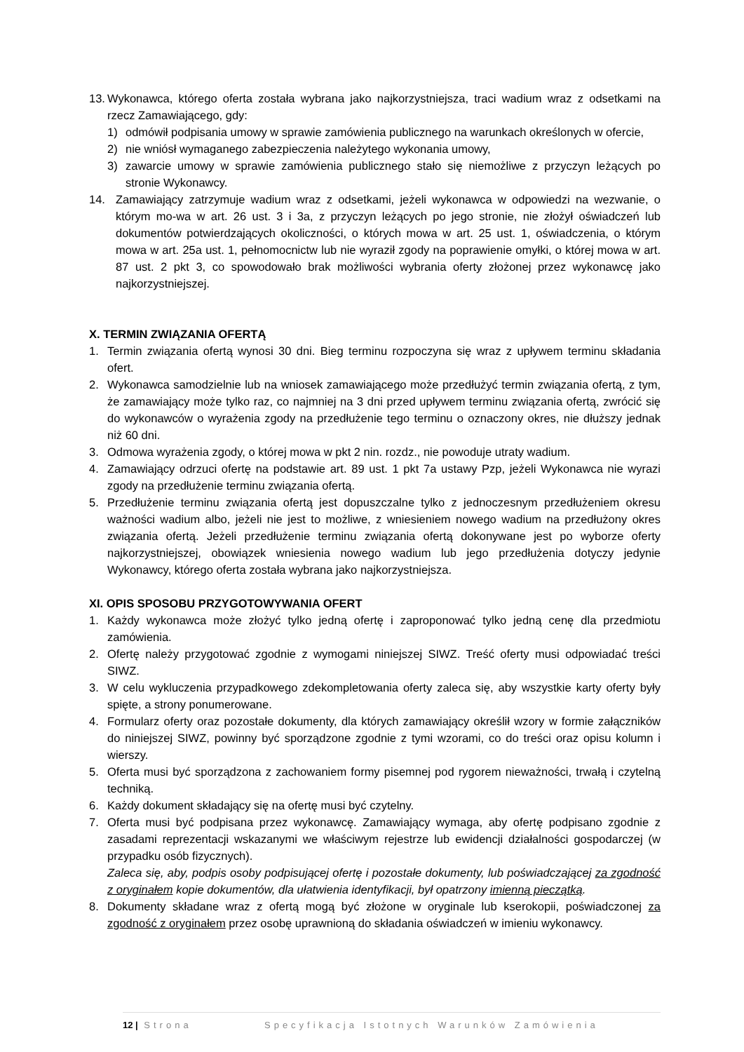13.
Wykonawca, którego oferta została wybrana jako najkorzystniejsza, traci wadium wraz z odsetkami na rzecz Zamawiającego, gdy:
1) odmówił podpisania umowy w sprawie zamówienia publicznego na warunkach określonych w ofercie,
2) nie wniósł wymaganego zabezpieczenia należytego wykonania umowy,
3) zawarcie umowy w sprawie zamówienia publicznego stało się niemożliwe z przyczyn leżących po stronie Wykonawcy.
14. Zamawiający zatrzymuje wadium wraz z odsetkami, jeżeli wykonawca w odpowiedzi na wezwanie, o którym mo-wa w art. 26 ust. 3 i 3a, z przyczyn leżących po jego stronie, nie złożył oświadczeń lub dokumentów potwierdzających okoliczności, o których mowa w art. 25 ust. 1, oświadczenia, o którym mowa w art. 25a ust. 1, pełnomocnictw lub nie wyraził zgody na poprawienie omyłki, o której mowa w art. 87 ust. 2 pkt 3, co spowodowało brak możliwości wybrania oferty złożonej przez wykonawcę jako najkorzystniejszej.
X. TERMIN ZWIĄZANIA OFERTĄ
1. Termin związania ofertą wynosi 30 dni. Bieg terminu rozpoczyna się wraz z upływem terminu składania ofert.
2. Wykonawca samodzielnie lub na wniosek zamawiającego może przedłużyć termin związania ofertą, z tym, że zamawiający może tylko raz, co najmniej na 3 dni przed upływem terminu związania ofertą, zwrócić się do wykonawców o wyrażenia zgody na przedłużenie tego terminu o oznaczony okres, nie dłuższy jednak niż 60 dni.
3. Odmowa wyrażenia zgody, o której mowa w pkt 2 nin. rozdz., nie powoduje utraty wadium.
4. Zamawiający odrzuci ofertę na podstawie art. 89 ust. 1 pkt 7a ustawy Pzp, jeżeli Wykonawca nie wyrazi zgody na przedłużenie terminu związania ofertą.
5. Przedłużenie terminu związania ofertą jest dopuszczalne tylko z jednoczesnym przedłużeniem okresu ważności wadium albo, jeżeli nie jest to możliwe, z wniesieniem nowego wadium na przedłużony okres związania ofertą. Jeżeli przedłużenie terminu związania ofertą dokonywane jest po wyborze oferty najkorzystniejszej, obowiązek wniesienia nowego wadium lub jego przedłużenia dotyczy jedynie Wykonawcy, którego oferta została wybrana jako najkorzystniejsza.
XI. OPIS SPOSOBU PRZYGOTOWYWANIA OFERT
1. Każdy wykonawca może złożyć tylko jedną ofertę i zaproponować tylko jedną cenę dla przedmiotu zamówienia.
2. Ofertę należy przygotować zgodnie z wymogami niniejszej SIWZ. Treść oferty musi odpowiadać treści SIWZ.
3. W celu wykluczenia przypadkowego zdekompletowania oferty zaleca się, aby wszystkie karty oferty były spięte, a strony ponumerowane.
4. Formularz oferty oraz pozostałe dokumenty, dla których zamawiający określił wzory w formie załączników do niniejszej SIWZ, powinny być sporządzone zgodnie z tymi wzorami, co do treści oraz opisu kolumn i wierszy.
5. Oferta musi być sporządzona z zachowaniem formy pisemnej pod rygorem nieważności, trwałą i czytelną techniką.
6. Każdy dokument składający się na ofertę musi być czytelny.
7. Oferta musi być podpisana przez wykonawcę. Zamawiający wymaga, aby ofertę podpisano zgodnie z zasadami reprezentacji wskazanymi we właściwym rejestrze lub ewidencji działalności gospodarczej (w przypadku osób fizycznych).
Zaleca się, aby, podpis osoby podpisującej ofertę i pozostałe dokumenty, lub poświadczającej za zgodność z oryginałem kopie dokumentów, dla ułatwienia identyfikacji, był opatrzony imienną pieczątką.
8. Dokumenty składane wraz z ofertą mogą być złożone w oryginale lub kserokopii, poświadczonej za zgodność z oryginałem przez osobę uprawnioną do składania oświadczeń w imieniu wykonawcy.
12 | Strona Specyfikacja Istotnych Warunków Zamówienia